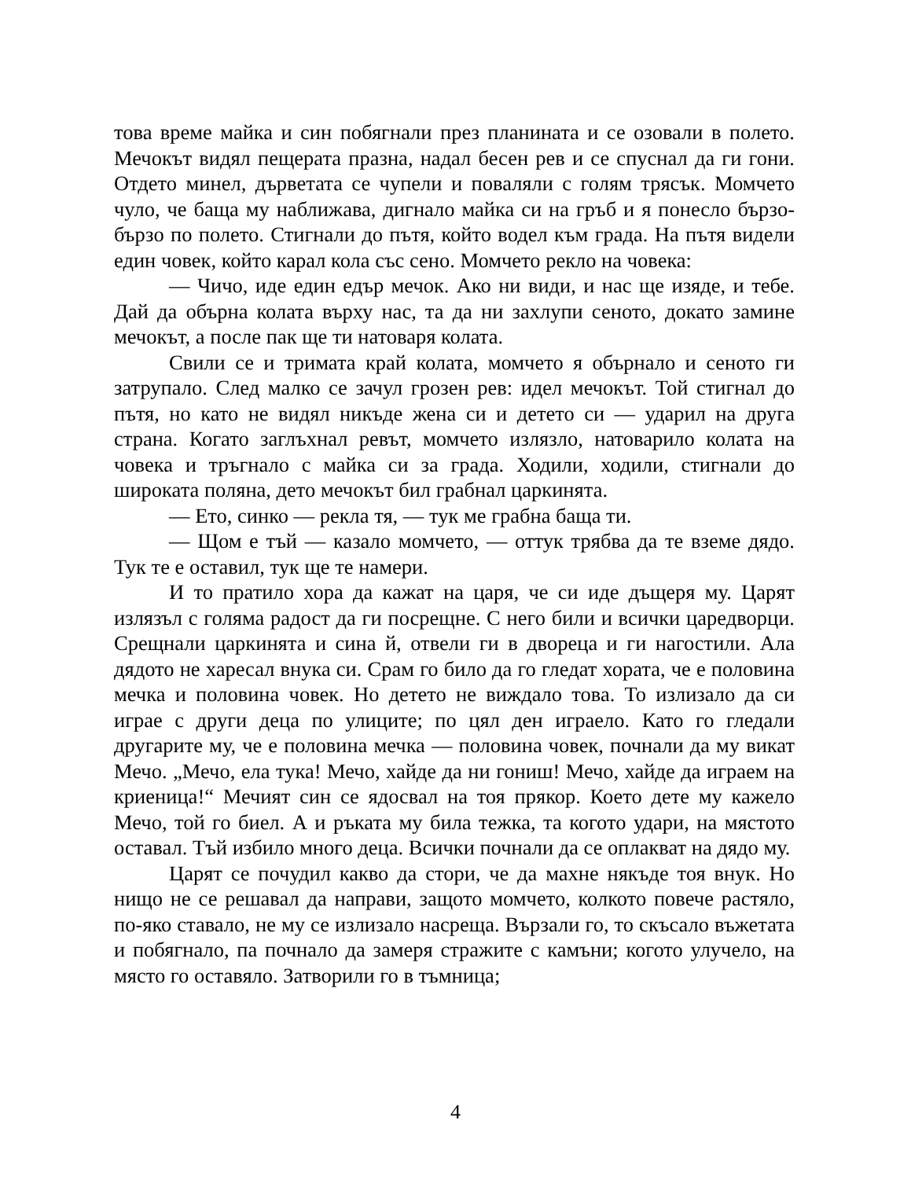това време майка и син побягнали през планината и се озовали в полето. Мечокът видял пещерата празна, надал бесен рев и се спуснал да ги гони. Отдето минел, дърветата се чупели и поваляли с голям трясък. Момчето чуло, че баща му наближава, дигнало майка си на гръб и я понесло бързо-бързо по полето. Стигнали до пътя, който водел към града. На пътя видели един човек, който карал кола със сено. Момчето рекло на човека:
— Чичо, иде един едър мечок. Ако ни види, и нас ще изяде, и тебе. Дай да обърна колата върху нас, та да ни захлупи сеното, докато замине мечокът, а после пак ще ти натоваря колата.
Свили се и тримата край колата, момчето я обърнало и сеното ги затрупало. След малко се зачул грозен рев: идел мечокът. Той стигнал до пътя, но като не видял никъде жена си и детето си — ударил на друга страна. Когато заглъхнал ревът, момчето излязло, натоварило колата на човека и тръгнало с майка си за града. Ходили, ходили, стигнали до широката поляна, дето мечокът бил грабнал царкинята.
— Ето, синко — рекла тя, — тук ме грабна баща ти.
— Щом е тъй — казало момчето, — оттук трябва да те вземе дядо. Тук те е оставил, тук ще те намери.
И то пратило хора да кажат на царя, че си иде дъщеря му. Царят излязъл с голяма радост да ги посрещне. С него били и всички царедворци. Срещнали царкинята и сина й, отвели ги в двореца и ги нагостили. Ала дядото не харесал внука си. Срам го било да го гледат хората, че е половина мечка и половина човек. Но детето не виждало това. То излизало да си играе с други деца по улиците; по цял ден играело. Като го гледали другарите му, че е половина мечка — половина човек, почнали да му викат Мечо. „Мечо, ела тука! Мечо, хайде да ни гониш! Мечо, хайде да играем на криеница!“ Мечият син се ядосвал на тоя прякор. Което дете му кажело Мечо, той го биел. А и ръката му била тежка, та когото удари, на мястото оставал. Тъй избило много деца. Всички почнали да се оплакват на дядо му.
Царят се почудил какво да стори, че да махне някъде тоя внук. Но нищо не се решавал да направи, защото момчето, колкото повече растяло, по-яко ставало, не му се излизало насреща. Вързали го, то скъсало въжетата и побягнало, па почнало да замеря стражите с камъни; когото улучело, на място го оставяло. Затворили го в тъмница;
4